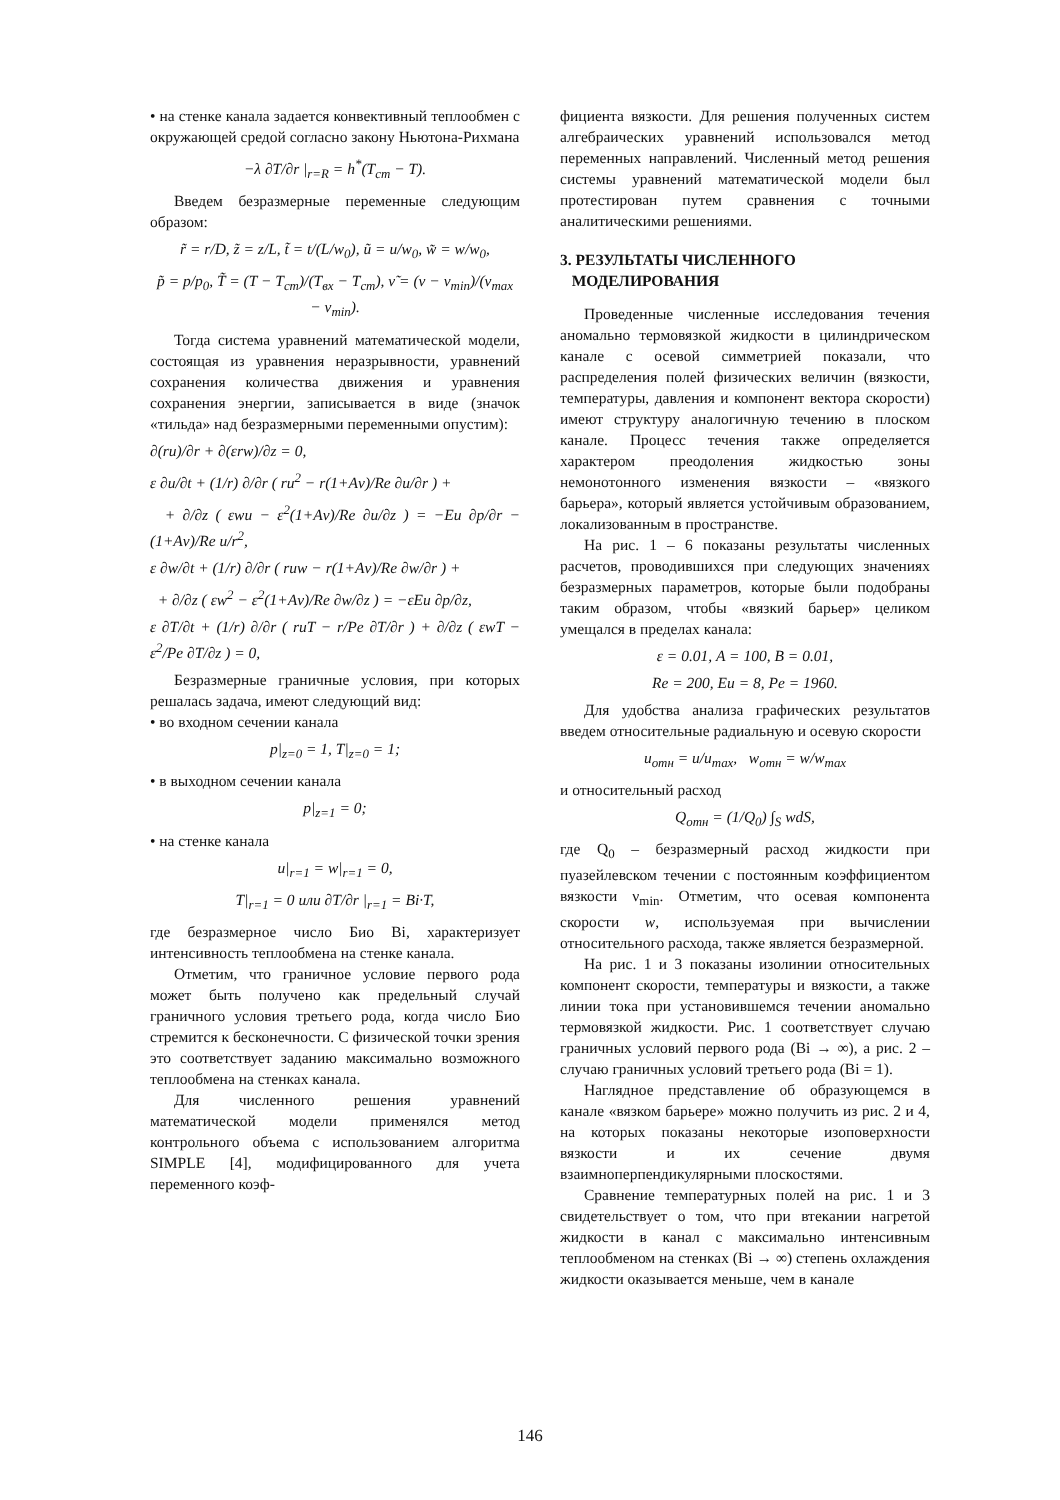• на стенке канала задается конвективный теплообмен с окружающей средой согласно закону Ньютона-Рихмана
−λ ∂T/∂r |<sub>r=R</sub> = h<sup>*</sup>(T<sub>ст</sub> − T).
Введем безразмерные переменные следующим образом:
r̃ = r/D, z̃ = z/L, t̃ = t/(L/w<sub>0</sub>), ũ = u/w<sub>0</sub>, w̃ = w/w<sub>0</sub>,
p̃ = p/p<sub>0</sub>, T̃ = (T − T<sub>ст</sub>)/(T<sub>вх</sub> − T<sub>ст</sub>), ν̃ = (ν − ν<sub>min</sub>)/(ν<sub>max</sub> − ν<sub>min</sub>).
Тогда система уравнений математической модели, состоящая из уравнения неразрывности, уравнений сохранения количества движения и уравнения сохранения энергии, записывается в виде (значок «тильда» над безразмерными переменными опустим):
∂(ru)/∂r + ∂(εrw)/∂z = 0,
ε ∂u/∂t + (1/r) ∂/∂r ( ru<sup>2</sup> − r(1+Aν)/Re ∂u/∂r ) +
+ ∂/∂z ( εwu − ε<sup>2</sup>(1+Aν)/Re ∂u/∂z ) = −Eu ∂p/∂r − (1+Aν)/Re u/r<sup>2</sup>,
ε ∂w/∂t + (1/r) ∂/∂r ( ruw − r(1+Aν)/Re ∂w/∂r ) +
+ ∂/∂z ( εw<sup>2</sup> − ε<sup>2</sup>(1+Aν)/Re ∂w/∂z ) = −εEu ∂p/∂z,
ε ∂T/∂t + (1/r) ∂/∂r ( ruT − r/Pe ∂T/∂r ) + ∂/∂z ( εwT − ε<sup>2</sup>/Pe ∂T/∂z ) = 0,
Безразмерные граничные условия, при которых решалась задача, имеют следующий вид:
• во входном сечении канала
p|<sub>z=0</sub> = 1, T|<sub>z=0</sub> = 1;
• в выходном сечении канала
p|<sub>z=1</sub> = 0;
• на стенке канала
u|<sub>r=1</sub> = w|<sub>r=1</sub> = 0,
T|<sub>r=1</sub> = 0 или ∂T/∂r |<sub>r=1</sub> = Bi·T,
где безразмерное число Био Bi, характеризует интенсивность теплообмена на стенке канала.
Отметим, что граничное условие первого рода может быть получено как предельный случай граничного условия третьего рода, когда число Био стремится к бесконечности. С физической точки зрения это соответствует заданию максимально возможного теплообмена на стенках канала.
Для численного решения уравнений математической модели применялся метод контрольного объема с использованием алгоритма SIMPLE [4], модифицированного для учета переменного коэф-
фициента вязкости. Для решения полученных систем алгебраических уравнений использовался метод переменных направлений. Численный метод решения системы уравнений математической модели был протестирован путем сравнения с точными аналитическими решениями.
3. РЕЗУЛЬТАТЫ ЧИСЛЕННОГО
МОДЕЛИРОВАНИЯ
Проведенные численные исследования течения аномально термовязкой жидкости в цилиндрическом канале с осевой симметрией показали, что распределения полей физических величин (вязкости, температуры, давления и компонент вектора скорости) имеют структуру аналогичную течению в плоском канале. Процесс течения также определяется характером преодоления жидкостью зоны немонотонного изменения вязкости – «вязкого барьера», который является устойчивым образованием, локализованным в пространстве.
На рис. 1 – 6 показаны результаты численных расчетов, проводившихся при следующих значениях безразмерных параметров, которые были подобраны таким образом, чтобы «вязкий барьер» целиком умещался в пределах канала:
ε = 0.01, A = 100, B = 0.01,
Re = 200, Eu = 8, Pe = 1960.
Для удобства анализа графических результатов введем относительные радиальную и осевую скорости
u<sub>отн</sub> = u/u<sub>max</sub>, w<sub>отн</sub> = w/w<sub>max</sub>
и относительный расход
Q<sub>отн</sub> = (1/Q<sub>0</sub>) ∫<sub>S</sub> wdS,
где Q<sub>0</sub> – безразмерный расход жидкости при пуазейлевском течении с постоянным коэффициентом вязкости ν<sub>min</sub>. Отметим, что осевая компонента скорости w, используемая при вычислении относительного расхода, также является безразмерной.
На рис. 1 и 3 показаны изолинии относительных компонент скорости, температуры и вязкости, а также линии тока при установившемся течении аномально термовязкой жидкости. Рис. 1 соответствует случаю граничных условий первого рода (Bi → ∞), а рис. 2 – случаю граничных условий третьего рода (Bi = 1).
Наглядное представление об образующемся в канале «вязком барьере» можно получить из рис. 2 и 4, на которых показаны некоторые изоповерхности вязкости и их сечение двумя взаимноперпендикулярными плоскостями.
Сравнение температурных полей на рис. 1 и 3 свидетельствует о том, что при втекании нагретой жидкости в канал с максимально интенсивным теплообменом на стенках (Bi → ∞) степень охлаждения жидкости оказывается меньше, чем в канале
146